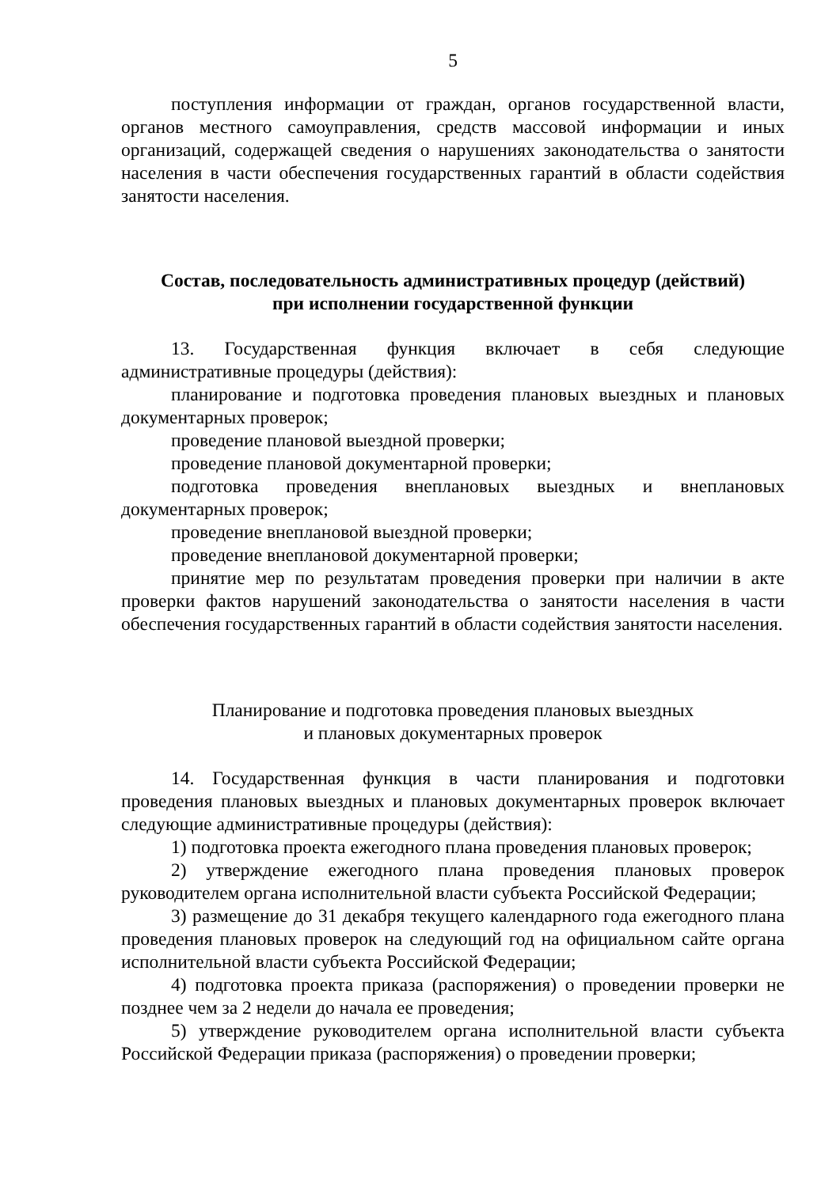5
поступления информации от граждан, органов государственной власти, органов местного самоуправления, средств массовой информации и иных организаций, содержащей сведения о нарушениях законодательства о занятости населения в части обеспечения государственных гарантий в области содействия занятости населения.
Состав, последовательность административных процедур (действий)
при исполнении государственной функции
13. Государственная функция включает в себя следующие административные процедуры (действия):
планирование и подготовка проведения плановых выездных и плановых документарных проверок;
проведение плановой выездной проверки;
проведение плановой документарной проверки;
подготовка проведения внеплановых выездных и внеплановых документарных проверок;
проведение внеплановой выездной проверки;
проведение внеплановой документарной проверки;
принятие мер по результатам проведения проверки при наличии в акте проверки фактов нарушений законодательства о занятости населения в части обеспечения государственных гарантий в области содействия занятости населения.
Планирование и подготовка проведения плановых выездных
и плановых документарных проверок
14. Государственная функция в части планирования и подготовки проведения плановых выездных и плановых документарных проверок включает следующие административные процедуры (действия):
1) подготовка проекта ежегодного плана проведения плановых проверок;
2) утверждение ежегодного плана проведения плановых проверок руководителем органа исполнительной власти субъекта Российской Федерации;
3) размещение до 31 декабря текущего календарного года ежегодного плана проведения плановых проверок на следующий год на официальном сайте органа исполнительной власти субъекта Российской Федерации;
4) подготовка проекта приказа (распоряжения) о проведении проверки не позднее чем за 2 недели до начала ее проведения;
5) утверждение руководителем органа исполнительной власти субъекта Российской Федерации приказа (распоряжения) о проведении проверки;